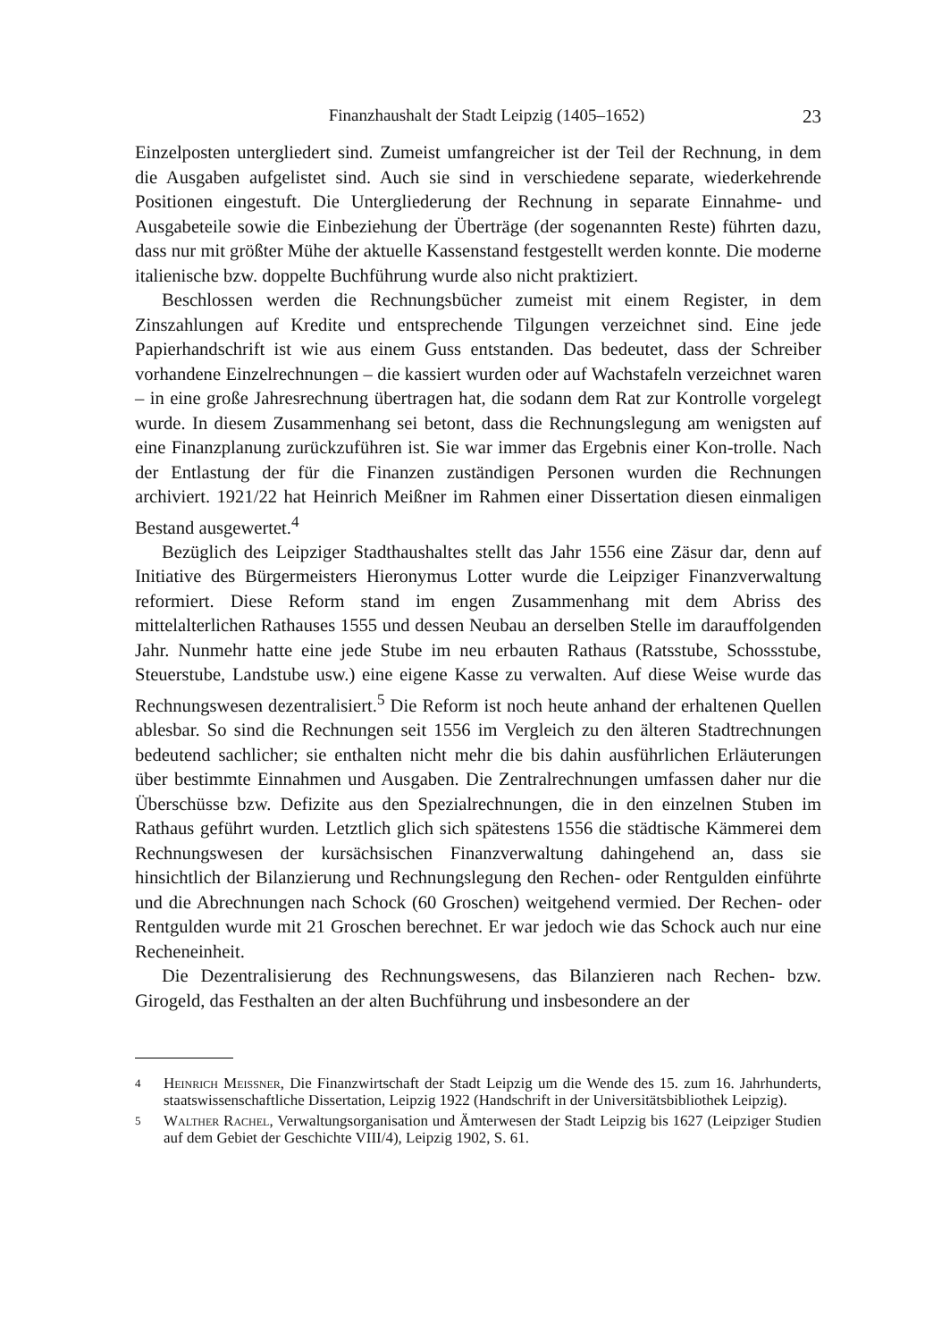Finanzhaushalt der Stadt Leipzig (1405–1652) 23
Einzelposten untergliedert sind. Zumeist umfangreicher ist der Teil der Rechnung, in dem die Ausgaben aufgelistet sind. Auch sie sind in verschiedene separate, wiederkehrende Positionen eingestuft. Die Untergliederung der Rechnung in separate Einnahme- und Ausgabeteile sowie die Einbeziehung der Überträge (der sogenannten Reste) führten dazu, dass nur mit größter Mühe der aktuelle Kassenstand festgestellt werden konnte. Die moderne italienische bzw. doppelte Buchführung wurde also nicht praktiziert.
Beschlossen werden die Rechnungsbücher zumeist mit einem Register, in dem Zinszahlungen auf Kredite und entsprechende Tilgungen verzeichnet sind. Eine jede Papierhandschrift ist wie aus einem Guss entstanden. Das bedeutet, dass der Schreiber vorhandene Einzelrechnungen – die kassiert wurden oder auf Wachstafeln verzeichnet waren – in eine große Jahresrechnung übertragen hat, die sodann dem Rat zur Kontrolle vorgelegt wurde. In diesem Zusammenhang sei betont, dass die Rechnungslegung am wenigsten auf eine Finanzplanung zurückzuführen ist. Sie war immer das Ergebnis einer Kon-trolle. Nach der Entlastung der für die Finanzen zuständigen Personen wurden die Rechnungen archiviert. 1921/22 hat Heinrich Meißner im Rahmen einer Dissertation diesen einmaligen Bestand ausgewertet.<sup>4</sup>
Bezüglich des Leipziger Stadthaushaltes stellt das Jahr 1556 eine Zäsur dar, denn auf Initiative des Bürgermeisters Hieronymus Lotter wurde die Leipziger Finanzverwaltung reformiert. Diese Reform stand im engen Zusammenhang mit dem Abriss des mittelalterlichen Rathauses 1555 und dessen Neubau an derselben Stelle im darauffolgenden Jahr. Nunmehr hatte eine jede Stube im neu erbauten Rathaus (Ratsstube, Schossstube, Steuerstube, Landstube usw.) eine eigene Kasse zu verwalten. Auf diese Weise wurde das Rechnungswesen dezentralisiert.<sup>5</sup> Die Reform ist noch heute anhand der erhaltenen Quellen ablesbar. So sind die Rechnungen seit 1556 im Vergleich zu den älteren Stadtrechnungen bedeutend sachlicher; sie enthalten nicht mehr die bis dahin ausführlichen Erläuterungen über bestimmte Einnahmen und Ausgaben. Die Zentralrechnungen umfassen daher nur die Überschüsse bzw. Defizite aus den Spezialrechnungen, die in den einzelnen Stuben im Rathaus geführt wurden. Letztlich glich sich spätestens 1556 die städtische Kämmerei dem Rechnungswesen der kursächsischen Finanzverwaltung dahingehend an, dass sie hinsichtlich der Bilanzierung und Rechnungslegung den Rechen- oder Rentgulden einführte und die Abrechnungen nach Schock (60 Groschen) weitgehend vermied. Der Rechen- oder Rentgulden wurde mit 21 Groschen berechnet. Er war jedoch wie das Schock auch nur eine Recheneinheit.
Die Dezentralisierung des Rechnungswesens, das Bilanzieren nach Rechen- bzw. Girogeld, das Festhalten an der alten Buchführung und insbesondere an der
4 Heinrich Meissner, Die Finanzwirtschaft der Stadt Leipzig um die Wende des 15. zum 16. Jahrhunderts, staatswissenschaftliche Dissertation, Leipzig 1922 (Handschrift in der Universitätsbibliothek Leipzig).
5 Walther Rachel, Verwaltungsorganisation und Ämterwesen der Stadt Leipzig bis 1627 (Leipziger Studien auf dem Gebiet der Geschichte VIII/4), Leipzig 1902, S. 61.